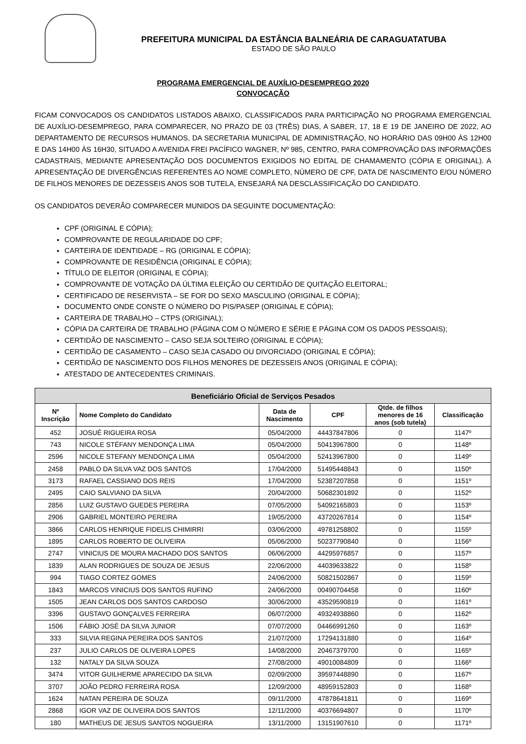PREFEITURA MUNICIPAL DA ESTÂNCIA BALNEÁRIA DE CARAGUATATUBA
ESTADO DE SÃO PAULO
PROGRAMA EMERGENCIAL DE AUXÍLIO-DESEMPREGO 2020
CONVOCAÇÃO
FICAM CONVOCADOS OS CANDIDATOS LISTADOS ABAIXO, CLASSIFICADOS PARA PARTICIPAÇÃO NO PROGRAMA EMERGENCIAL DE AUXÍLIO-DESEMPREGO, PARA COMPARECER, NO PRAZO DE 03 (TRÊS) DIAS, A SABER, 17, 18 E 19 DE JANEIRO DE 2022, AO DEPARTAMENTO DE RECURSOS HUMANOS, DA SECRETARIA MUNICIPAL DE ADMINISTRAÇÃO, NO HORÁRIO DAS 09H00 ÀS 12H00 E DAS 14H00 ÀS 16H30, SITUADO A AVENIDA FREI PACÍFICO WAGNER, Nº 985, CENTRO, PARA COMPROVAÇÃO DAS INFORMAÇÕES CADASTRAIS, MEDIANTE APRESENTAÇÃO DOS DOCUMENTOS EXIGIDOS NO EDITAL DE CHAMAMENTO (CÓPIA E ORIGINAL). A APRESENTAÇÃO DE DIVERGÊNCIAS REFERENTES AO NOME COMPLETO, NÚMERO DE CPF, DATA DE NASCIMENTO E/OU NÚMERO DE FILHOS MENORES DE DEZESSEIS ANOS SOB TUTELA, ENSEJARÁ NA DESCLASSIFICAÇÃO DO CANDIDATO.
OS CANDIDATOS DEVERÃO COMPARECER MUNIDOS DA SEGUINTE DOCUMENTAÇÃO:
CPF (ORIGINAL E CÓPIA);
COMPROVANTE DE REGULARIDADE DO CPF;
CARTEIRA DE IDENTIDADE – RG (ORIGINAL E CÓPIA);
COMPROVANTE DE RESIDÊNCIA (ORIGINAL E CÓPIA);
TÍTULO DE ELEITOR (ORIGINAL E CÓPIA);
COMPROVANTE DE VOTAÇÃO DA ÚLTIMA ELEIÇÃO OU CERTIDÃO DE QUITAÇÃO ELEITORAL;
CERTIFICADO DE RESERVISTA – SE FOR DO SEXO MASCULINO (ORIGINAL E CÓPIA);
DOCUMENTO ONDE CONSTE O NÚMERO DO PIS/PASEP (ORIGINAL E CÓPIA);
CARTEIRA DE TRABALHO – CTPS (ORIGINAL);
CÓPIA DA CARTEIRA DE TRABALHO (PÁGINA COM O NÚMERO E SÉRIE E PÁGINA COM OS DADOS PESSOAIS);
CERTIDÃO DE NASCIMENTO – CASO SEJA SOLTEIRO (ORIGINAL E CÓPIA);
CERTIDÃO DE CASAMENTO – CASO SEJA CASADO OU DIVORCIADO (ORIGINAL E CÓPIA);
CERTIDÃO DE NASCIMENTO DOS FILHOS MENORES DE DEZESSEIS ANOS (ORIGINAL E CÓPIA);
ATESTADO DE ANTECEDENTES CRIMINAIS.
| Beneficiário Oficial de Serviços Pesados | | | | | |
| --- | --- | --- | --- | --- | --- |
| Nº Inscrição | Nome Completo do Candidato | Data de Nascimento | CPF | Qtde. de filhos menores de 16 anos (sob tutela) | Classificação |
| 452 | JOSUÉ RIGUEIRA ROSA | 05/04/2000 | 44437847806 | 0 | 1147º |
| 743 | NICOLE STÉFANY MENDONÇA LIMA | 05/04/2000 | 50413967800 | 0 | 1148º |
| 2596 | NICOLE STEFANY MENDONÇA LIMA | 05/04/2000 | 52413967800 | 0 | 1149º |
| 2458 | PABLO DA SILVA VAZ DOS SANTOS | 17/04/2000 | 51495448843 | 0 | 1150º |
| 3173 | RAFAEL CASSIANO DOS REIS | 17/04/2000 | 52387207858 | 0 | 1151º |
| 2495 | CAIO SALVIANO DA SILVA | 20/04/2000 | 50682301892 | 0 | 1152º |
| 2856 | LUIZ GUSTAVO GUEDES PEREIRA | 07/05/2000 | 54092165803 | 0 | 1153º |
| 2906 | GABRIEL MONTEIRO PEREIRA | 19/05/2000 | 43720267814 | 0 | 1154º |
| 3866 | CARLOS HENRIQUE FIDELIS CHIMIRRI | 03/06/2000 | 49781258802 | 0 | 1155º |
| 1895 | CARLOS ROBERTO DE OLIVEIRA | 05/06/2000 | 50237790840 | 0 | 1156º |
| 2747 | VINICIUS DE MOURA MACHADO DOS SANTOS | 06/06/2000 | 44295976857 | 0 | 1157º |
| 1839 | ALAN RODRIGUES DE SOUZA DE JESUS | 22/06/2000 | 44039633822 | 0 | 1158º |
| 994 | TIAGO CORTEZ GOMES | 24/06/2000 | 50821502867 | 0 | 1159º |
| 1843 | MARCOS VINICIUS DOS SANTOS RUFINO | 24/06/2000 | 00490704458 | 0 | 1160º |
| 1505 | JEAN CARLOS DOS SANTOS CARDOSO | 30/06/2000 | 43529590819 | 0 | 1161º |
| 3396 | GUSTAVO GONÇALVES FERREIRA | 06/07/2000 | 49324938860 | 0 | 1162º |
| 1506 | FÁBIO JOSÉ DA SILVA JUNIOR | 07/07/2000 | 04466991260 | 0 | 1163º |
| 333 | SILVIA REGINA PEREIRA DOS SANTOS | 21/07/2000 | 17294131880 | 0 | 1164º |
| 237 | JULIO CARLOS DE OLIVEIRA LOPES | 14/08/2000 | 20467379700 | 0 | 1165º |
| 132 | NATALY DA SILVA SOUZA | 27/08/2000 | 49010084809 | 0 | 1166º |
| 3474 | VITOR GUILHERME APARECIDO DA SILVA | 02/09/2000 | 39597448890 | 0 | 1167º |
| 3707 | JOÃO PEDRO FERREIRA ROSA | 12/09/2000 | 48959152803 | 0 | 1168º |
| 1624 | NATAN PEREIRA DE SOUZA | 09/11/2000 | 47878641811 | 0 | 1169º |
| 2868 | IGOR VAZ DE OLIVEIRA DOS SANTOS | 12/11/2000 | 40376694807 | 0 | 1170º |
| 180 | MATHEUS DE JESUS SANTOS NOGUEIRA | 13/11/2000 | 13151907610 | 0 | 1171º |